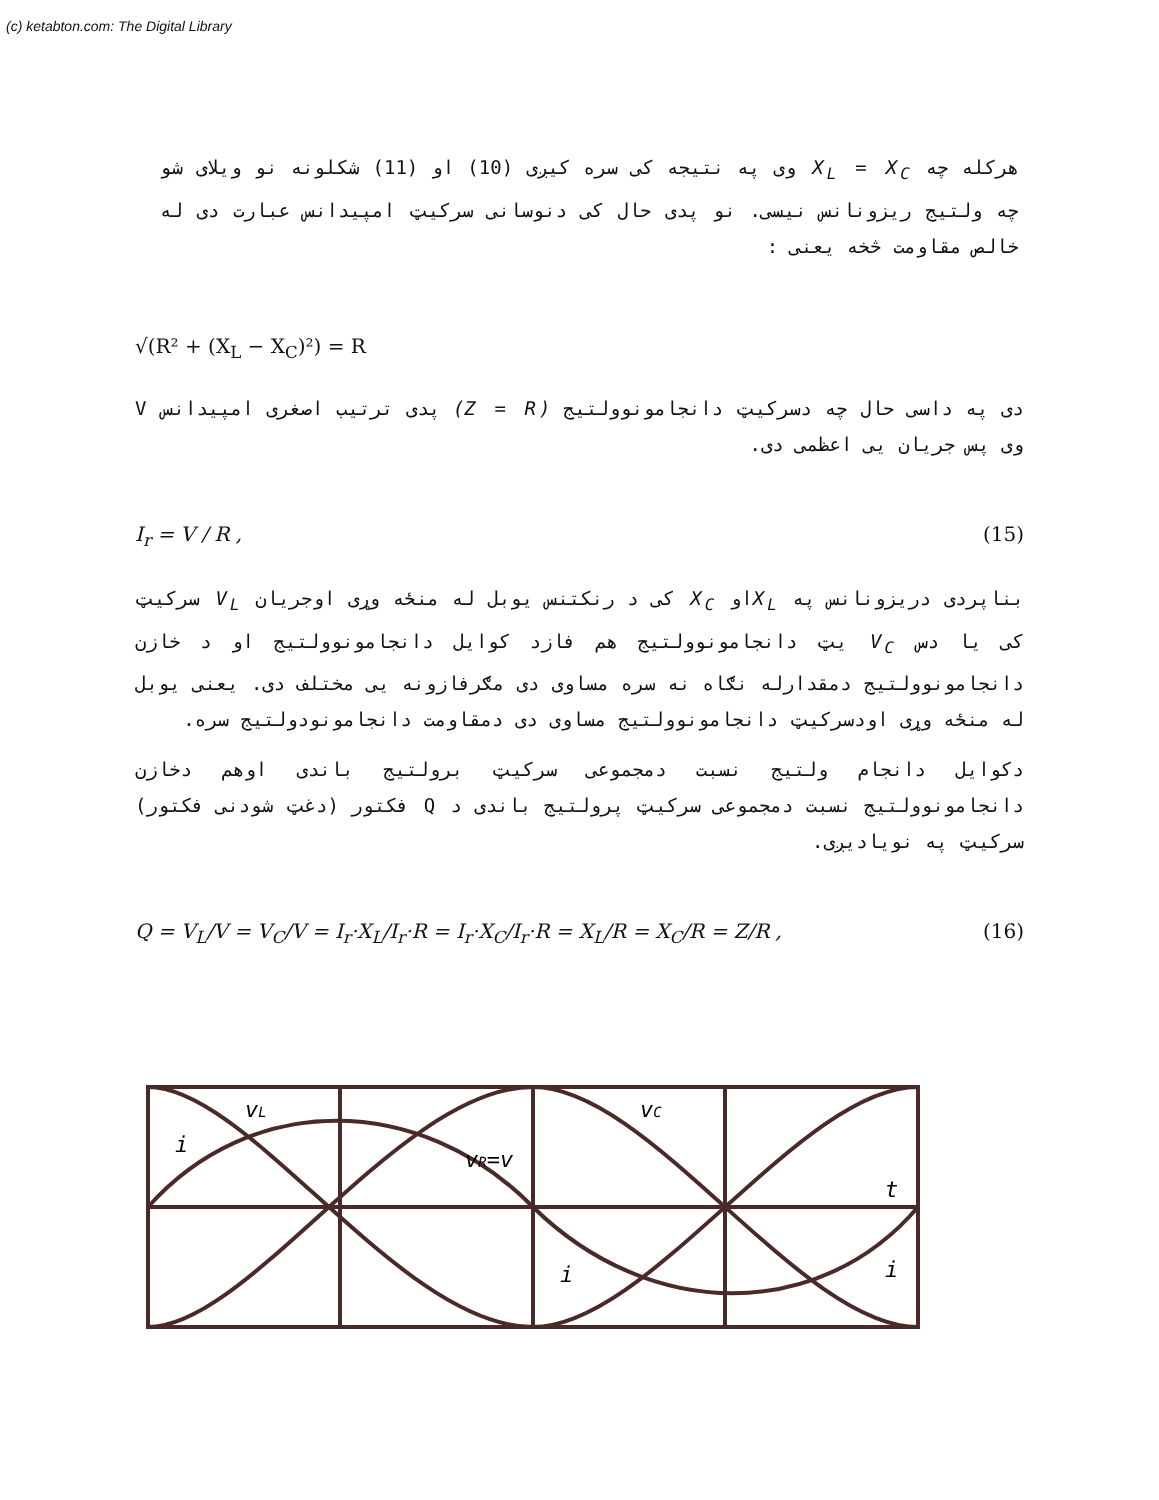(c) ketabton.com: The Digital Library
هرکله چه X<sub>L</sub> = X<sub>C</sub> وی په نتیجه کی سره کیږی (10) او (11) شکلونه نو ویلای شو چه ولتیج ریزونانس نیسی. نو پدی حال کی دنوسانی سرکیټ امپیدانس عبارت دی له خالص مقاومت څخه یعنی :
√(R² + (X<sub>L</sub> − X<sub>C</sub>)²) = R
دی په داسی حال چه دسرکیټ دانجامونوولتیج (Z = R) پدی ترتیب اصغری امپیدانس V وی پس جریان یی اعظمی دی.
I<sub>r</sub> = V / R , (15)
بناپردی دریزونانس په X<sub>L</sub>او X<sub>C</sub> کی د رنکتنس یوبل له منځه وړی اوجریان V<sub>L</sub> سرکیټ کی یا دس V<sub>C</sub> یټ دانجامونوولتیج هم فازد کوایل دانجامونوولتیج او د خازن دانجامونوولتیج دمقدارله نګاه نه سره مساوی دی مګرفازونه یی مختلف دی. یعنی یوبل له منځه وړی اودسرکیټ دانجامونوولتیج مساوی دی دمقاومت دانجامونودولتیج سره.
دکوایل دانجام ولتیج نسبت دمجموعی سرکیټ برولتیج باندی اوهم دخازن دانجامونوولتیج نسبت دمجموعی سرکیټ پرولتیج باندی د Q فکتور (دغټ شودنی فکتور) سرکیټ په نویادیږی.
Q = V<sub>L</sub>/V = V<sub>C</sub>/V = I<sub>r</sub>·X<sub>L</sub>/I<sub>r</sub>·R = I<sub>r</sub>·X<sub>C</sub>/I<sub>r</sub>·R = X<sub>L</sub>/R = X<sub>C</sub>/R = Z/R , (16)
vL
vC
vR=v
i
t
i
i